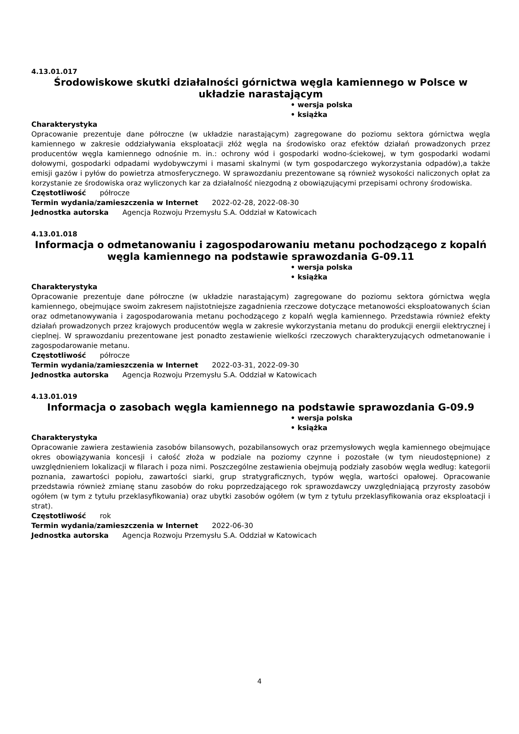4.13.01.017
Środowiskowe skutki działalności górnictwa węgla kamiennego w Polsce w układzie narastającym
• wersja polska
• książka
Charakterystyka
Opracowanie prezentuje dane półroczne (w układzie narastającym) zagregowane do poziomu sektora górnictwa węgla kamiennego w zakresie oddziaływania eksploatacji złóż węgla na środowisko oraz efektów działań prowadzonych przez producentów węgla kamiennego odnośnie m. in.: ochrony wód i gospodarki wodno-ściekowej, w tym gospodarki wodami dołowymi, gospodarki odpadami wydobywczymi i masami skalnymi (w tym gospodarczego wykorzystania odpadów),a także emisji gazów i pyłów do powietrza atmosferycznego. W sprawozdaniu prezentowane są również wysokości naliczonych opłat za korzystanie ze środowiska oraz wyliczonych kar za działalność niezgodną z obowiązującymi przepisami ochrony środowiska.
Częstotliwość półrocze
Termin wydania/zamieszczenia w Internet 2022-02-28, 2022-08-30
Jednostka autorska Agencja Rozwoju Przemysłu S.A. Oddział w Katowicach
4.13.01.018
Informacja o odmetanowaniu i zagospodarowaniu metanu pochodzącego z kopalń węgla kamiennego na podstawie sprawozdania G-09.11
• wersja polska
• książka
Charakterystyka
Opracowanie prezentuje dane półroczne (w układzie narastającym) zagregowane do poziomu sektora górnictwa węgla kamiennego, obejmujące swoim zakresem najistotniejsze zagadnienia rzeczowe dotyczące metanowości eksploatowanych ścian oraz odmetanowywania i zagospodarowania metanu pochodzącego z kopalń węgla kamiennego. Przedstawia również efekty działań prowadzonych przez krajowych producentów węgla w zakresie wykorzystania metanu do produkcji energii elektrycznej i cieplnej. W sprawozdaniu prezentowane jest ponadto zestawienie wielkości rzeczowych charakteryzujących odmetanowanie i zagospodarowanie metanu.
Częstotliwość półrocze
Termin wydania/zamieszczenia w Internet 2022-03-31, 2022-09-30
Jednostka autorska Agencja Rozwoju Przemysłu S.A. Oddział w Katowicach
4.13.01.019
Informacja o zasobach węgla kamiennego na podstawie sprawozdania G-09.9
• wersja polska
• książka
Charakterystyka
Opracowanie zawiera zestawienia zasobów bilansowych, pozabilansowych oraz przemysłowych węgla kamiennego obejmujące okres obowiązywania koncesji i całość złoża w podziale na poziomy czynne i pozostałe (w tym nieudostępnione) z uwzględnieniem lokalizacji w filarach i poza nimi. Poszczególne zestawienia obejmują podziały zasobów węgla według: kategorii poznania, zawartości popiołu, zawartości siarki, grup stratygraficznych, typów węgla, wartości opałowej. Opracowanie przedstawia również zmianę stanu zasobów do roku poprzedzającego rok sprawozdawczy uwzględniającą przyrosty zasobów ogółem (w tym z tytułu przeklasyfikowania) oraz ubytki zasobów ogółem (w tym z tytułu przeklasyfikowania oraz eksploatacji i strat).
Częstotliwość rok
Termin wydania/zamieszczenia w Internet 2022-06-30
Jednostka autorska Agencja Rozwoju Przemysłu S.A. Oddział w Katowicach
4